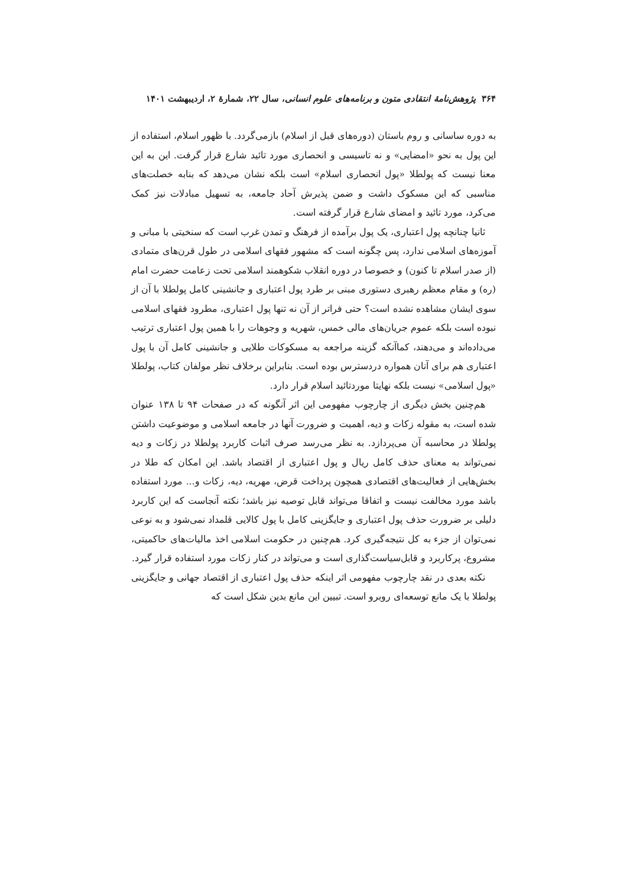۳۶۴ پژوهش‌نامهٔ انتقادی متون و برنامه‌های علوم انسانی، سال ۲۲، شمارهٔ ۲، اردیبهشت ۱۴۰۱
به دوره ساسانی و روم باستان (دوره‌های قبل از اسلام) بازمی‌گردد. با ظهور اسلام، استفاده از این پول به نحو «امضایی» و نه تاسیسی و انحصاری مورد تائید شارع قرار گرفت. این به این معنا نیست که پولطلا «پول انحصاری اسلام» است بلکه نشان می‌دهد که بنابه خصلت‌های مناسبی که این مسکوک داشت و ضمن پذیرش آحاد جامعه، به تسهیل مبادلات نیز کمک می‌کرد، مورد تائید و امضای شارع قرار گرفته است.
ثانیا چنانچه پول اعتباری، یک پول برآمده از فرهنگ و تمدن غرب است که سنخیتی با مبانی و آموزه‌های اسلامی ندارد، پس چگونه است که مشهور فقهای اسلامی در طول قرن‌های متمادی (از صدر اسلام تا کنون) و خصوصا در دوره انقلاب شکوهمند اسلامی تحت زعامت حضرت امام (ره) و مقام معظم رهبری دستوری مبنی بر طرد پول اعتباری و جانشینی کامل پولطلا با آن از سوی ایشان مشاهده نشده است؟ حتی فراتر از آن نه تنها پول اعتباری، مطرود فقهای اسلامی نبوده است بلکه عموم جریان‌های مالی خمس، شهریه و وجوهات را با همین پول اعتباری ترتیب می‌داده‌اند و می‌دهند، کماآنکه گزینه مراجعه به مسکوکات طلایی و جانشینی کامل آن با پول اعتباری هم برای آنان همواره دردسترس بوده است. بنابراین برخلاف نظر مولفان کتاب، پولطلا «پول اسلامی» نیست بلکه نهایتا موردتائید اسلام قرار دارد.
هم‌چنین بخش دیگری از چارچوب مفهومی این اثر آنگونه که در صفحات ۹۴ تا ۱۳۸ عنوان شده است، به مقوله زکات و دیه، اهمیت و ضرورت آنها در جامعه اسلامی و موضوعیت داشتن پولطلا در محاسبه آن می‌پردازد. به نظر می‌رسد صرف اثبات کاربرد پولطلا در زکات و دیه نمی‌تواند به معنای حذف کامل ریال و پول اعتباری از اقتصاد باشد. این امکان که طلا در بخش‌هایی از فعالیت‌های اقتصادی همچون پرداخت قرض، مهریه، دیه، زکات و... مورد استفاده باشد مورد مخالفت نیست و اتفاقا می‌تواند قابل توصیه نیز باشد؛ نکته آنجاست که این کاربرد دلیلی بر ضرورت حذف پول اعتباری و جایگزینی کامل با پول کالایی قلمداد نمی‌شود و به نوعی نمی‌توان از جزء به کل نتیجه‌گیری کرد. هم‌چنین در حکومت اسلامی اخذ مالیات‌های حاکمیتی، مشروع، پرکاربرد و قابل‌سیاست‌گذاری است و می‌تواند در کنار زکات مورد استفاده قرار گیرد.
نکته بعدی در نقد چارچوب مفهومی اثر اینکه حذف پول اعتباری از اقتصاد جهانی و جایگزینی پولطلا با یک مانع توسعه‌ای روبرو است. تبیین این مانع بدین شکل است که